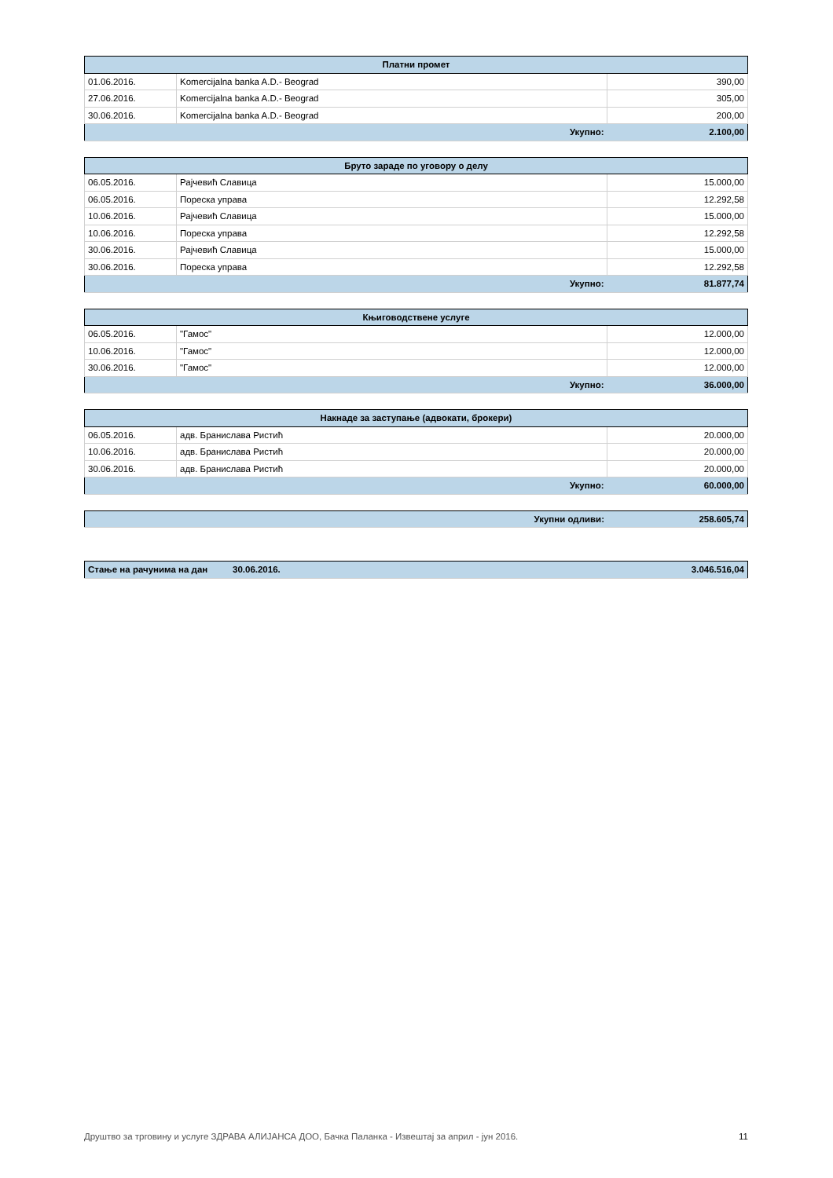| Платни промет | | |
| --- | --- | --- |
| 01.06.2016. | Komercijalna banka A.D.- Beograd | 390,00 |
| 27.06.2016. | Komercijalna banka A.D.- Beograd | 305,00 |
| 30.06.2016. | Komercijalna banka A.D.- Beograd | 200,00 |
| | Укупно: | 2.100,00 |
| Бруто зараде по уговору о делу | | |
| --- | --- | --- |
| 06.05.2016. | Рајчевић Славица | 15.000,00 |
| 06.05.2016. | Пореска управа | 12.292,58 |
| 10.06.2016. | Рајчевић Славица | 15.000,00 |
| 10.06.2016. | Пореска управа | 12.292,58 |
| 30.06.2016. | Рајчевић Славица | 15.000,00 |
| 30.06.2016. | Пореска управа | 12.292,58 |
| | Укупно: | 81.877,74 |
| Књиговодствене услуге | | |
| --- | --- | --- |
| 06.05.2016. | "Гамос" | 12.000,00 |
| 10.06.2016. | "Гамос" | 12.000,00 |
| 30.06.2016. | "Гамос" | 12.000,00 |
| | Укупно: | 36.000,00 |
| Накнаде за заступање (адвокати, брокери) | | |
| --- | --- | --- |
| 06.05.2016. | адв. Бранислава Ристић | 20.000,00 |
| 10.06.2016. | адв. Бранислава Ристић | 20.000,00 |
| 30.06.2016. | адв. Бранислава Ристић | 20.000,00 |
| | Укупно: | 60.000,00 |
| | Укупни одливи: | 258.605,74 |
| Стање на рачунима на дан | 30.06.2016. | 3.046.516,04 |
Друштво за трговину и услуге ЗДРАВА АЛИЈАНСА ДОО, Бачка Паланка - Извештај за април - јун 2016. 11